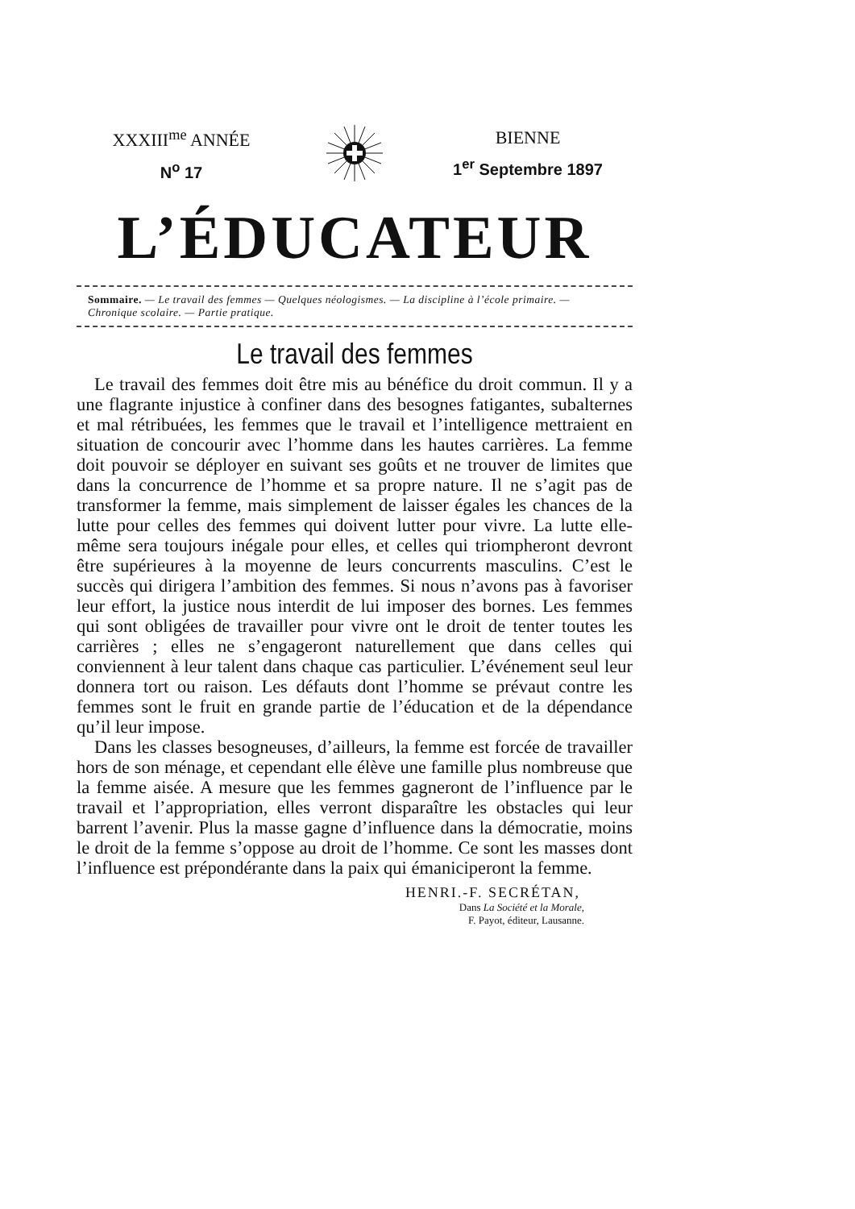XXXIII<sup>me</sup> ANNÉE
N<sup>o</sup> 17
BIENNE
1<sup>er</sup> Septembre 1897
L’ÉDUCATEUR
Sommaire. — Le travail des femmes — Quelques néologismes. — La discipline à l’école primaire. — Chronique scolaire. — Partie pratique.
Le travail des femmes
Le travail des femmes doit être mis au bénéfice du droit commun. Il y a une flagrante injustice à confiner dans des besognes fatigantes, subalternes et mal rétribuées, les femmes que le travail et l’intelligence mettraient en situation de concourir avec l’homme dans les hautes carrières. La femme doit pouvoir se déployer en suivant ses goûts et ne trouver de limites que dans la concurrence de l’homme et sa propre nature. Il ne s’agit pas de transformer la femme, mais simplement de laisser égales les chances de la lutte pour celles des femmes qui doivent lutter pour vivre. La lutte elle-même sera toujours inégale pour elles, et celles qui triompheront devront être supérieures à la moyenne de leurs concurrents masculins. C’est le succès qui dirigera l’ambition des femmes. Si nous n’avons pas à favoriser leur effort, la justice nous interdit de lui imposer des bornes. Les femmes qui sont obligées de travailler pour vivre ont le droit de tenter toutes les carrières ; elles ne s’engageront naturellement que dans celles qui conviennent à leur talent dans chaque cas particulier. L’événement seul leur donnera tort ou raison. Les défauts dont l’homme se prévaut contre les femmes sont le fruit en grande partie de l’éducation et de la dépendance qu’il leur impose.
Dans les classes besogneuses, d’ailleurs, la femme est forcée de travailler hors de son ménage, et cependant elle élève une famille plus nombreuse que la femme aisée. A mesure que les femmes gagneront de l’influence par le travail et l’appropriation, elles verront disparaître les obstacles qui leur barrent l’avenir. Plus la masse gagne d’influence dans la démocratie, moins le droit de la femme s’oppose au droit de l’homme. Ce sont les masses dont l’influence est prépondérante dans la paix qui émaniciperont la femme.
HENRI.-F. SECRÉTAN,
Dans La Société et la Morale,
F. Payot, éditeur, Lausanne.